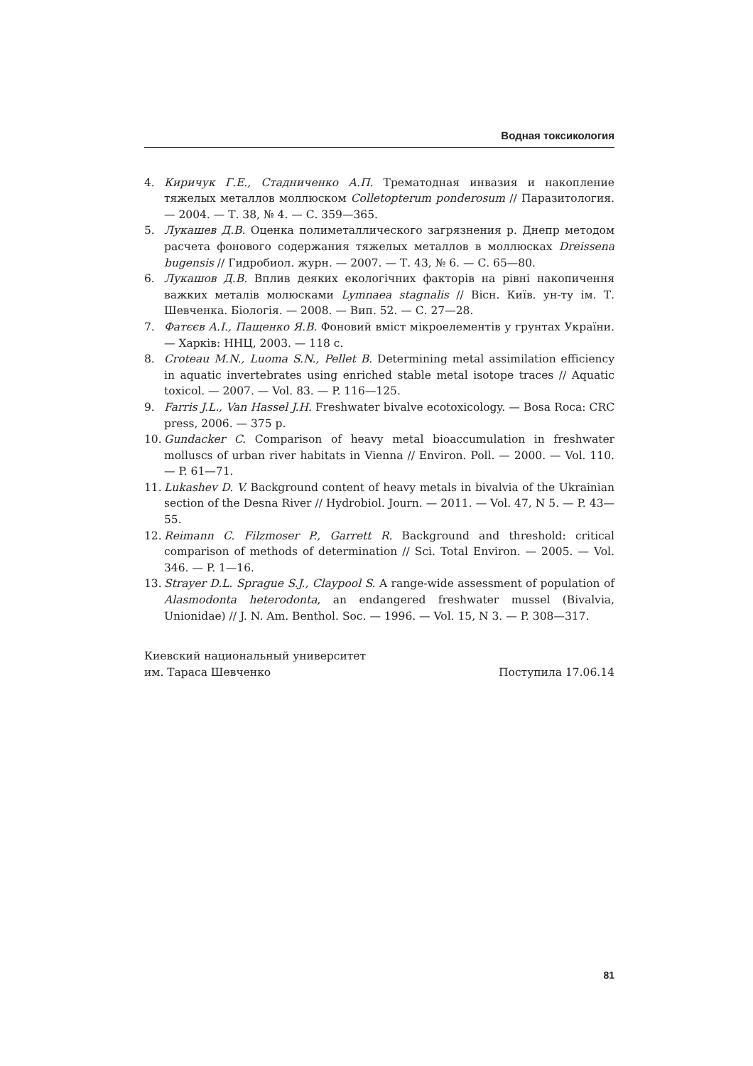Водная токсикология
4. Киричук Г.Е., Стадниченко А.П. Трематодная инвазия и накопление тяжелых металлов моллюском Colletopterum ponderosum // Паразитология. — 2004. — Т. 38, № 4. — С. 359—365.
5. Лукашев Д.В. Оценка полиметаллического загрязнения р. Днепр методом расчета фонового содержания тяжелых металлов в моллюсках Dreissena bugensis // Гидробиол. журн. — 2007. — Т. 43, № 6. — С. 65—80.
6. Лукашов Д.В. Вплив деяких екологічних факторів на рівні накопичення важких металів молюсками Lymnaea stagnalis // Вісн. Київ. ун-ту ім. Т. Шевченка. Біологія. — 2008. — Вип. 52. — С. 27—28.
7. Фатєєв А.І., Пащенко Я.В. Фоновий вміст мікроелементів у грунтах України. — Харків: ННЦ, 2003. — 118 с.
8. Croteau M.N., Luoma S.N., Pellet B. Determining metal assimilation efficiency in aquatic invertebrates using enriched stable metal isotope traces // Aquatic toxicol. — 2007. — Vol. 83. — P. 116—125.
9. Farris J.L., Van Hassel J.H. Freshwater bivalve ecotoxicology. — Bosa Roca: CRC press, 2006. — 375 p.
10. Gundacker C. Comparison of heavy metal bioaccumulation in freshwater molluscs of urban river habitats in Vienna // Environ. Poll. — 2000. — Vol. 110. — P. 61—71.
11. Lukashev D. V. Background content of heavy metals in bivalvia of the Ukrainian section of the Desna River // Hydrobiol. Journ. — 2011. — Vol. 47, N 5. — P. 43—55.
12. Reimann C. Filzmoser P., Garrett R. Background and threshold: critical comparison of methods of determination // Sci. Total Environ. — 2005. — Vol. 346. — P. 1—16.
13. Strayer D.L. Sprague S.J., Claypool S. A range-wide assessment of population of Alasmodonta heterodonta, an endangered freshwater mussel (Bivalvia, Unionidae) // J. N. Am. Benthol. Soc. — 1996. — Vol. 15, N 3. — P. 308—317.
Киевский национальный университет
им. Тараса Шевченко
Поступила 17.06.14
81